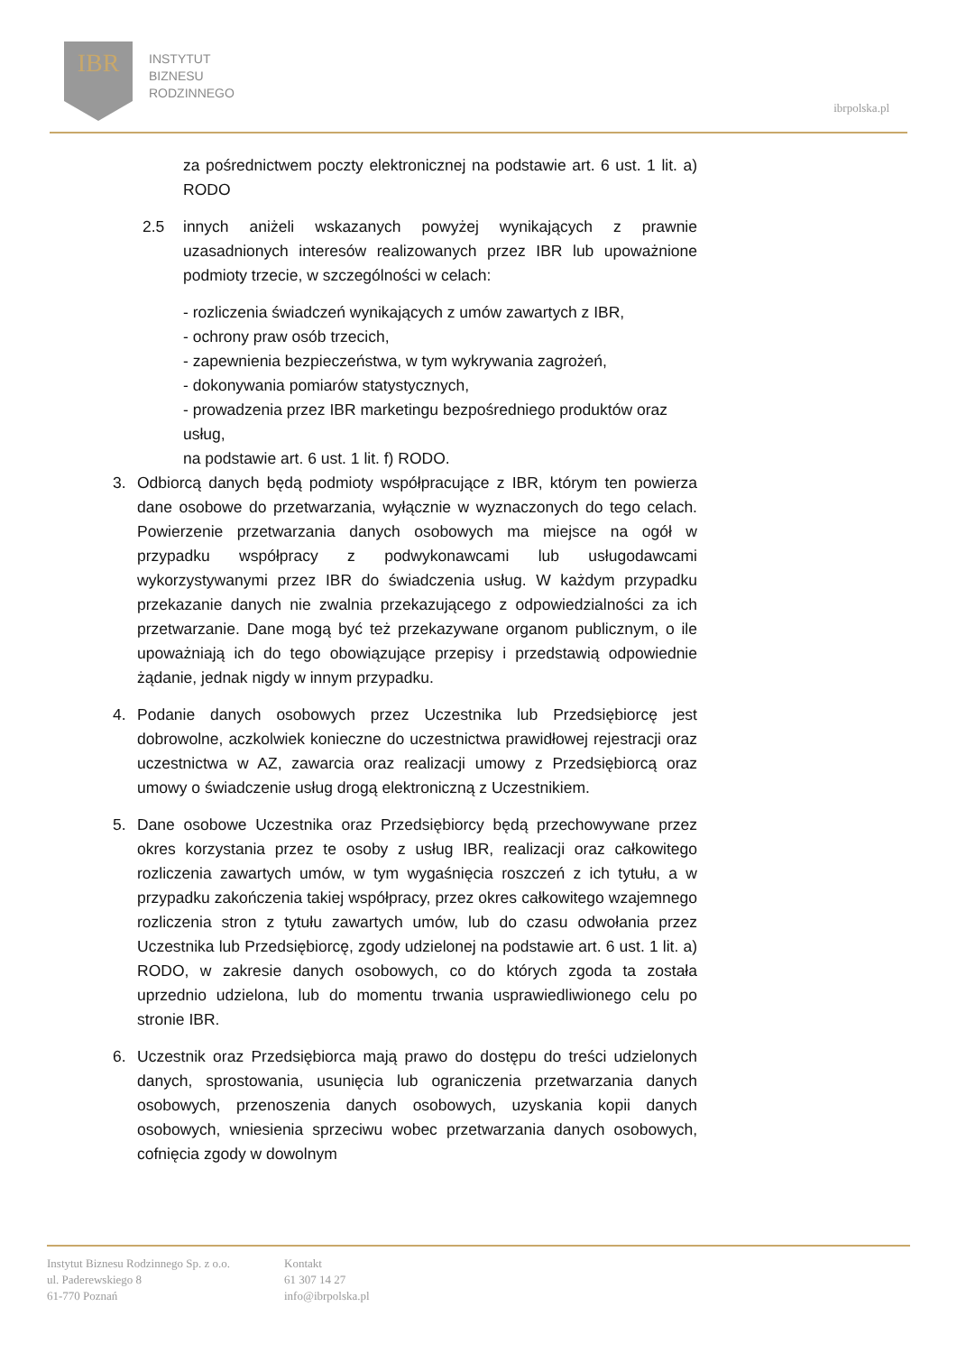IBR
INSTYTUT
BIZNESU
RODZINNEGO
ibrpolska.pl
za pośrednictwem poczty elektronicznej na podstawie art. 6 ust. 1 lit. a) RODO
2.5 innych aniżeli wskazanych powyżej wynikających z prawnie uzasadnionych interesów realizowanych przez IBR lub upoważnione podmioty trzecie, w szczególności w celach:
- rozliczenia świadczeń wynikających z umów zawartych z IBR,
- ochrony praw osób trzecich,
- zapewnienia bezpieczeństwa, w tym wykrywania zagrożeń,
- dokonywania pomiarów statystycznych,
- prowadzenia przez IBR marketingu bezpośredniego produktów oraz usług,
na podstawie art. 6 ust. 1 lit. f) RODO.
3. Odbiorcą danych będą podmioty współpracujące z IBR, którym ten powierza dane osobowe do przetwarzania, wyłącznie w wyznaczonych do tego celach. Powierzenie przetwarzania danych osobowych ma miejsce na ogół w przypadku współpracy z podwykonawcami lub usługodawcami wykorzystywanymi przez IBR do świadczenia usług. W każdym przypadku przekazanie danych nie zwalnia przekazującego z odpowiedzialności za ich przetwarzanie. Dane mogą być też przekazywane organom publicznym, o ile upoważniają ich do tego obowiązujące przepisy i przedstawią odpowiednie żądanie, jednak nigdy w innym przypadku.
4. Podanie danych osobowych przez Uczestnika lub Przedsiębiorcę jest dobrowolne, aczkolwiek konieczne do uczestnictwa prawidłowej rejestracji oraz uczestnictwa w AZ, zawarcia oraz realizacji umowy z Przedsiębiorcą oraz umowy o świadczenie usług drogą elektroniczną z Uczestnikiem.
5. Dane osobowe Uczestnika oraz Przedsiębiorcy będą przechowywane przez okres korzystania przez te osoby z usług IBR, realizacji oraz całkowitego rozliczenia zawartych umów, w tym wygaśnięcia roszczeń z ich tytułu, a w przypadku zakończenia takiej współpracy, przez okres całkowitego wzajemnego rozliczenia stron z tytułu zawartych umów, lub do czasu odwołania przez Uczestnika lub Przedsiębiorcę, zgody udzielonej na podstawie art. 6 ust. 1 lit. a) RODO, w zakresie danych osobowych, co do których zgoda ta została uprzednio udzielona, lub do momentu trwania usprawiedliwionego celu po stronie IBR.
6. Uczestnik oraz Przedsiębiorca mają prawo do dostępu do treści udzielonych danych, sprostowania, usunięcia lub ograniczenia przetwarzania danych osobowych, przenoszenia danych osobowych, uzyskania kopii danych osobowych, wniesienia sprzeciwu wobec przetwarzania danych osobowych, cofnięcia zgody w dowolnym
Instytut Biznesu Rodzinnego Sp. z o.o.
ul. Paderewskiego 8
61-770 Poznań
Kontakt
61 307 14 27
info@ibrpolska.pl